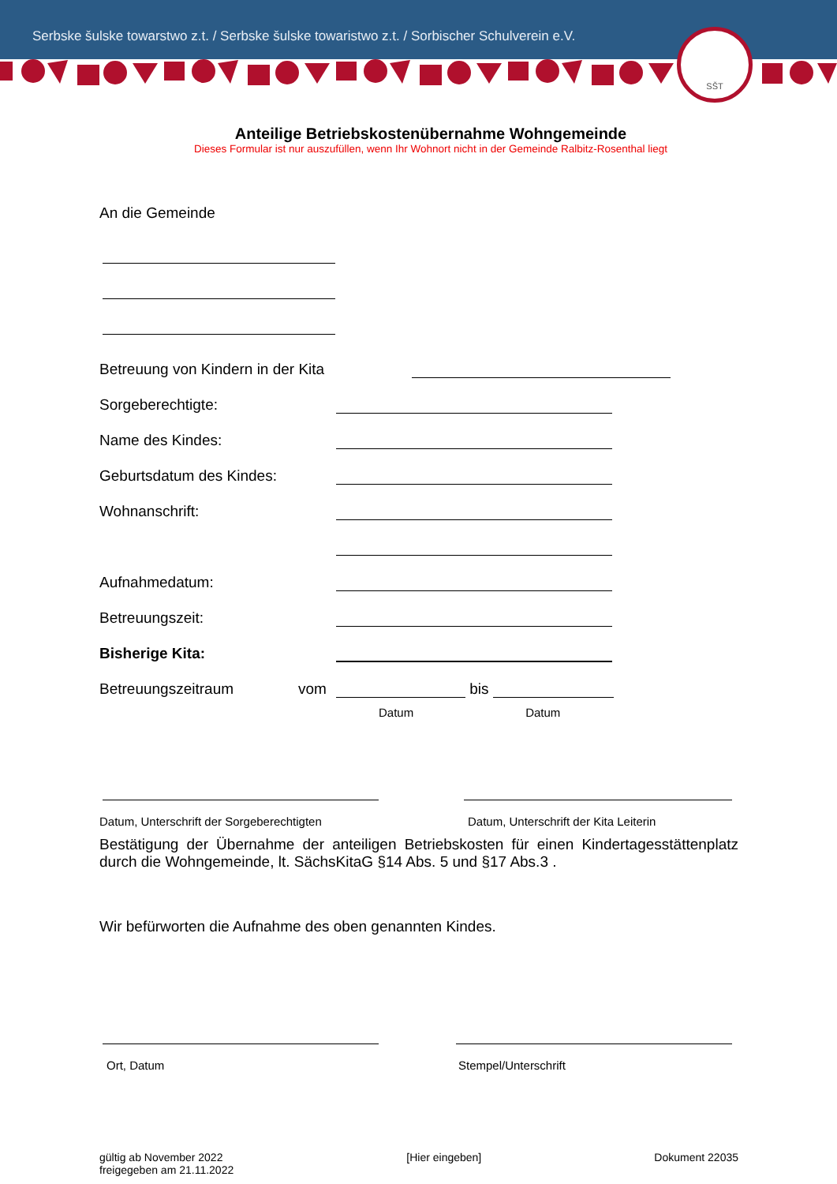Serbske šulske towarstwo z.t. / Serbske šulske towaristwo z.t. / Sorbischer Schulverein e.V.
SŠT
Anteilige Betriebskostenübernahme Wohngemeinde
Dieses Formular ist nur auszufüllen, wenn Ihr Wohnort nicht in der Gemeinde Ralbitz-Rosenthal liegt
An die Gemeinde
Betreuung von Kindern in der Kita
Sorgeberechtigte:
Name des Kindes:
Geburtsdatum des Kindes:
Wohnanschrift:
Aufnahmedatum:
Betreuungszeit:
Bisherige Kita:
Betreuungszeitraum vom bis
Datum Datum
Datum, Unterschrift der Sorgeberechtigten Datum, Unterschrift der Kita Leiterin
Bestätigung der Übernahme der anteiligen Betriebskosten für einen Kindertagesstättenplatz durch die Wohngemeinde, lt. SächsKitaG §14 Abs. 5 und §17 Abs.3 .
Wir befürworten die Aufnahme des oben genannten Kindes.
Ort, Datum Stempel/Unterschrift
gültig ab November 2022
freigegeben am 21.11.2022 [Hier eingeben] Dokument 22035